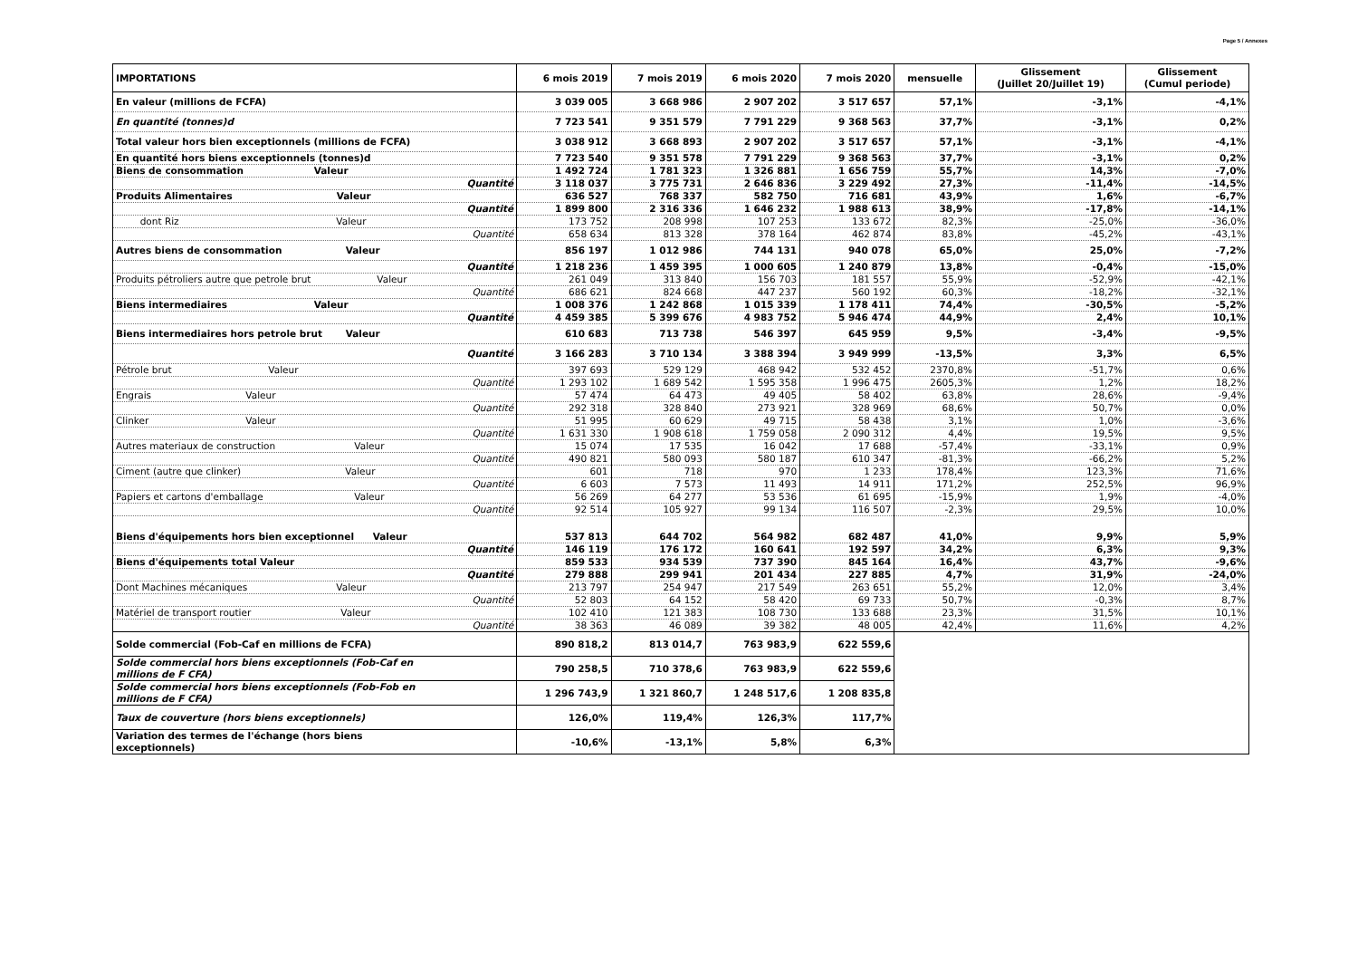Page 5 / Annexes
| IMPORTATIONS | 6 mois 2019 | 7 mois 2019 | 6 mois 2020 | 7 mois 2020 | mensuelle | Glissement (Juillet 20/Juillet 19) | Glissement (Cumul periode) |
| --- | --- | --- | --- | --- | --- | --- | --- |
| En valeur (millions de FCFA) | 3 039 005 | 3 668 986 | 2 907 202 | 3 517 657 | 57,1% | -3,1% | -4,1% |
| En quantité (tonnes)d | 7 723 541 | 9 351 579 | 7 791 229 | 9 368 563 | 37,7% | -3,1% | 0,2% |
| Total valeur hors bien exceptionnels (millions de FCFA) | 3 038 912 | 3 668 893 | 2 907 202 | 3 517 657 | 57,1% | -3,1% | -4,1% |
| En quantité hors biens exceptionnels (tonnes)d | 7 723 540 | 9 351 578 | 7 791 229 | 9 368 563 | 37,7% | -3,1% | 0,2% |
| Biens de consommation Valeur | 1 492 724 | 1 781 323 | 1 326 881 | 1 656 759 | 55,7% | 14,3% | -7,0% |
| Quantité | 3 118 037 | 3 775 731 | 2 646 836 | 3 229 492 | 27,3% | -11,4% | -14,5% |
| Produits Alimentaires Valeur | 636 527 | 768 337 | 582 750 | 716 681 | 43,9% | 1,6% | -6,7% |
| Quantité | 1 899 800 | 2 316 336 | 1 646 232 | 1 988 613 | 38,9% | -17,8% | -14,1% |
| dont Riz Valeur | 173 752 | 208 998 | 107 253 | 133 672 | 82,3% | -25,0% | -36,0% |
| Quantité | 658 634 | 813 328 | 378 164 | 462 874 | 83,8% | -45,2% | -43,1% |
| Autres biens de consommation Valeur | 856 197 | 1 012 986 | 744 131 | 940 078 | 65,0% | 25,0% | -7,2% |
| Quantité | 1 218 236 | 1 459 395 | 1 000 605 | 1 240 879 | 13,8% | -0,4% | -15,0% |
| Produits pétroliers autre que petrole brut Valeur | 261 049 | 313 840 | 156 703 | 181 557 | 55,9% | -52,9% | -42,1% |
| Quantité | 686 621 | 824 668 | 447 237 | 560 192 | 60,3% | -18,2% | -32,1% |
| Biens intermediaires Valeur | 1 008 376 | 1 242 868 | 1 015 339 | 1 178 411 | 74,4% | -30,5% | -5,2% |
| Quantité | 4 459 385 | 5 399 676 | 4 983 752 | 5 946 474 | 44,9% | 2,4% | 10,1% |
| Biens intermediaires hors petrole brut Valeur | 610 683 | 713 738 | 546 397 | 645 959 | 9,5% | -3,4% | -9,5% |
| Quantité | 3 166 283 | 3 710 134 | 3 388 394 | 3 949 999 | -13,5% | 3,3% | 6,5% |
| Pétrole brut Valeur | 397 693 | 529 129 | 468 942 | 532 452 | 2370,8% | -51,7% | 0,6% |
| Quantité | 1 293 102 | 1 689 542 | 1 595 358 | 1 996 475 | 2605,3% | 1,2% | 18,2% |
| Engrais Valeur | 57 474 | 64 473 | 49 405 | 58 402 | 63,8% | 28,6% | -9,4% |
| Quantité | 292 318 | 328 840 | 273 921 | 328 969 | 68,6% | 50,7% | 0,0% |
| Clinker Valeur | 51 995 | 60 629 | 49 715 | 58 438 | 3,1% | 1,0% | -3,6% |
| Quantité | 1 631 330 | 1 908 618 | 1 759 058 | 2 090 312 | 4,4% | 19,5% | 9,5% |
| Autres materiaux de construction Valeur | 15 074 | 17 535 | 16 042 | 17 688 | -57,4% | -33,1% | 0,9% |
| Quantité | 490 821 | 580 093 | 580 187 | 610 347 | -81,3% | -66,2% | 5,2% |
| Ciment (autre que clinker) Valeur | 601 | 718 | 970 | 1 233 | 178,4% | 123,3% | 71,6% |
| Quantité | 6 603 | 7 573 | 11 493 | 14 911 | 171,2% | 252,5% | 96,9% |
| Papiers et cartons d'emballage Valeur | 56 269 | 64 277 | 53 536 | 61 695 | -15,9% | 1,9% | -4,0% |
| Quantité | 92 514 | 105 927 | 99 134 | 116 507 | -2,3% | 29,5% | 10,0% |
| Biens d'équipements hors bien exceptionnel Valeur | 537 813 | 644 702 | 564 982 | 682 487 | 41,0% | 9,9% | 5,9% |
| Quantité | 146 119 | 176 172 | 160 641 | 192 597 | 34,2% | 6,3% | 9,3% |
| Biens d'équipements total Valeur | 859 533 | 934 539 | 737 390 | 845 164 | 16,4% | 43,7% | -9,6% |
| Quantité | 279 888 | 299 941 | 201 434 | 227 885 | 4,7% | 31,9% | -24,0% |
| Dont Machines mécaniques Valeur | 213 797 | 254 947 | 217 549 | 263 651 | 55,2% | 12,0% | 3,4% |
| Quantité | 52 803 | 64 152 | 58 420 | 69 733 | 50,7% | -0,3% | 8,7% |
| Matériel de transport routier Valeur | 102 410 | 121 383 | 108 730 | 133 688 | 23,3% | 31,5% | 10,1% |
| Quantité | 38 363 | 46 089 | 39 382 | 48 005 | 42,4% | 11,6% | 4,2% |
| Solde commercial (Fob-Caf en millions de FCFA) | 890 818,2 | 813 014,7 | 763 983,9 | 622 559,6 | | | |
| Solde commercial hors biens exceptionnels (Fob-Caf en millions de F CFA) | 790 258,5 | 710 378,6 | 763 983,9 | 622 559,6 | | | |
| Solde commercial hors biens exceptionnels (Fob-Fob en millions de F CFA) | 1 296 743,9 | 1 321 860,7 | 1 248 517,6 | 1 208 835,8 | | | |
| Taux de couverture (hors biens exceptionnels) | 126,0% | 119,4% | 126,3% | 117,7% | | | |
| Variation des termes de l'échange (hors biens exceptionnels) | -10,6% | -13,1% | 5,8% | 6,3% | | | |